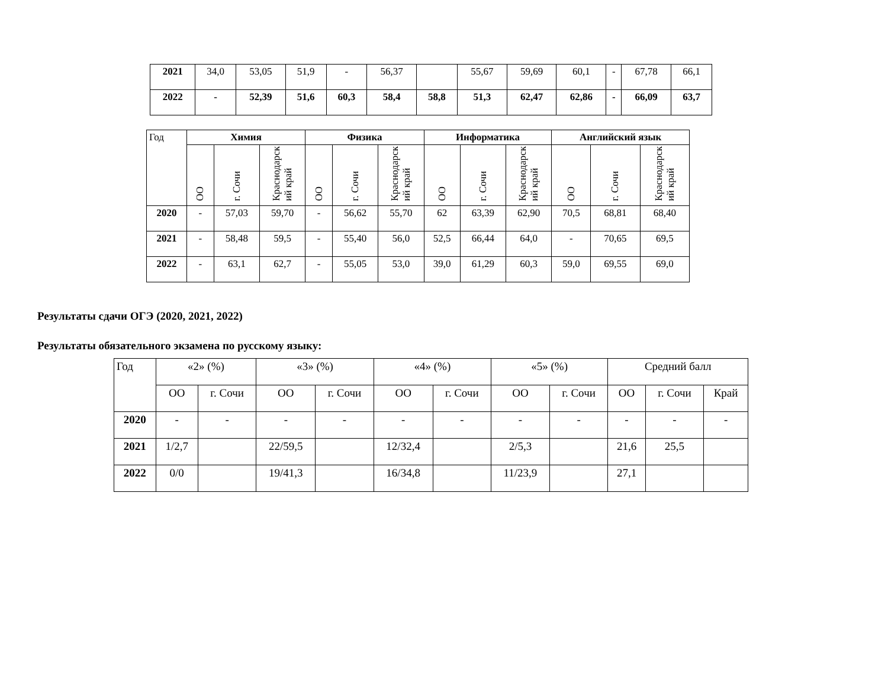| 2021 | 34,0 | 53,05 | 51,9 | - | 56,37 | | 55,67 | 59,69 | 60,1 | - | 67,78 | 66,1 |
| 2022 | - | 52,39 | 51,6 | 60,3 | 58,4 | 58,8 | 51,3 | 62,47 | 62,86 | - | 66,09 | 63,7 |
| Год | Химия | | | Физика | | | Информатика | | | Английский язык | | |
| | ОО | г. Сочи | Краснодарск ий край | ОО | г. Сочи | Краснодарск ий край | ОО | г. Сочи | Краснодарск ий край | ОО | г. Сочи | Краснодарск ий край |
| 2020 | - | 57,03 | 59,70 | - | 56,62 | 55,70 | 62 | 63,39 | 62,90 | 70,5 | 68,81 | 68,40 |
| 2021 | - | 58,48 | 59,5 | - | 55,40 | 56,0 | 52,5 | 66,44 | 64,0 | - | 70,65 | 69,5 |
| 2022 | - | 63,1 | 62,7 | - | 55,05 | 53,0 | 39,0 | 61,29 | 60,3 | 59,0 | 69,55 | 69,0 |
Результаты сдачи ОГЭ (2020, 2021, 2022)
Результаты обязательного экзамена по русскому языку:
| Год | «2» (%) | | «3» (%) | | «4» (%) | | «5» (%) | | Средний балл | | |
| | ОО | г. Сочи | ОО | г. Сочи | ОО | г. Сочи | ОО | г. Сочи | ОО | г. Сочи | Край |
| 2020 | - | - | - | - | - | - | - | - | - | - | - |
| 2021 | 1/2,7 | | 22/59,5 | | 12/32,4 | | 2/5,3 | | 21,6 | 25,5 | |
| 2022 | 0/0 | | 19/41,3 | | 16/34,8 | | 11/23,9 | | 27,1 | | |